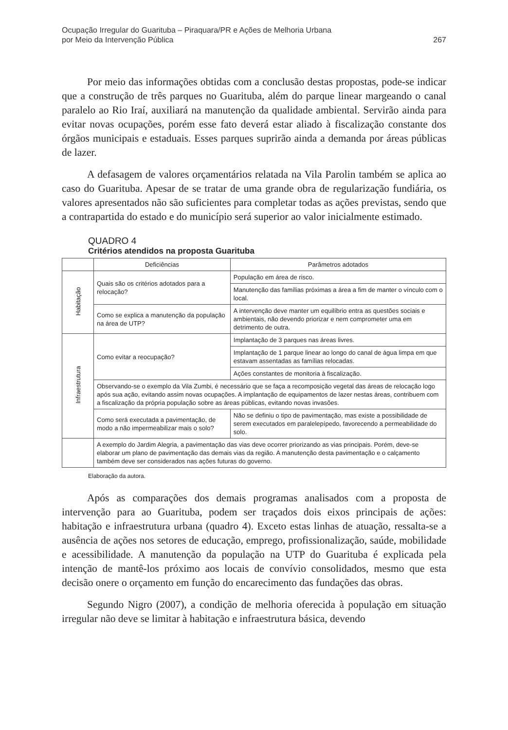Ocupação Irregular do Guarituba – Piraquara/PR e Ações de Melhoria Urbana
por Meio da Intervenção Pública
267
Por meio das informações obtidas com a conclusão destas propostas, pode-se indicar que a construção de três parques no Guarituba, além do parque linear margeando o canal paralelo ao Rio Iraí, auxiliará na manutenção da qualidade ambiental. Servirão ainda para evitar novas ocupações, porém esse fato deverá estar aliado à fiscalização constante dos órgãos municipais e estaduais. Esses parques suprirão ainda a demanda por áreas públicas de lazer.
A defasagem de valores orçamentários relatada na Vila Parolin também se aplica ao caso do Guarituba. Apesar de se tratar de uma grande obra de regularização fundiária, os valores apresentados não são suficientes para completar todas as ações previstas, sendo que a contrapartida do estado e do município será superior ao valor inicialmente estimado.
QUADRO 4
Critérios atendidos na proposta Guarituba
| | Deficiências | Parâmetros adotados |
| --- | --- | --- |
| Habitação | Quais são os critérios adotados para a relocação? | População em área de risco. |
| | | Manutenção das famílias próximas a área a fim de manter o vínculo com o local. |
| | Como se explica a manutenção da população na área de UTP? | A intervenção deve manter um equilíbrio entra as questões sociais e ambientais, não devendo priorizar e nem comprometer uma em detrimento de outra. |
| Infraestrutura | Como evitar a reocupação? | Implantação de 3 parques nas áreas livres. |
| | | Implantação de 1 parque linear ao longo do canal de água limpa em que estavam assentadas as famílias relocadas. |
| | | Ações constantes de monitoria à fiscalização. |
| | Observando-se o exemplo da Vila Zumbi, é necessário que se faça a recomposição vegetal das áreas de relocação logo após sua ação, evitando assim novas ocupações. A implantação de equipamentos de lazer nestas áreas, contribuem com a fiscalização da própria população sobre as áreas públicas, evitando novas invasões. | |
| | Como será executada a pavimentação, de modo a não impermeabilizar mais o solo? | Não se definiu o tipo de pavimentação, mas existe a possibilidade de serem executados em paralelepípedo, favorecendo a permeabilidade do solo. |
| | A exemplo do Jardim Alegria, a pavimentação das vias deve ocorrer priorizando as vias principais. Porém, deve-se elaborar um plano de pavimentação das demais vias da região. A manutenção desta pavimentação e o calçamento também deve ser considerados nas ações futuras do governo. | |
Elaboração da autora.
Após as comparações dos demais programas analisados com a proposta de intervenção para ao Guarituba, podem ser traçados dois eixos principais de ações: habitação e infraestrutura urbana (quadro 4). Exceto estas linhas de atuação, ressalta-se a ausência de ações nos setores de educação, emprego, profissionalização, saúde, mobilidade e acessibilidade. A manutenção da população na UTP do Guarituba é explicada pela intenção de mantê-los próximo aos locais de convívio consolidados, mesmo que esta decisão onere o orçamento em função do encarecimento das fundações das obras.
Segundo Nigro (2007), a condição de melhoria oferecida à população em situação irregular não deve se limitar à habitação e infraestrutura básica, devendo